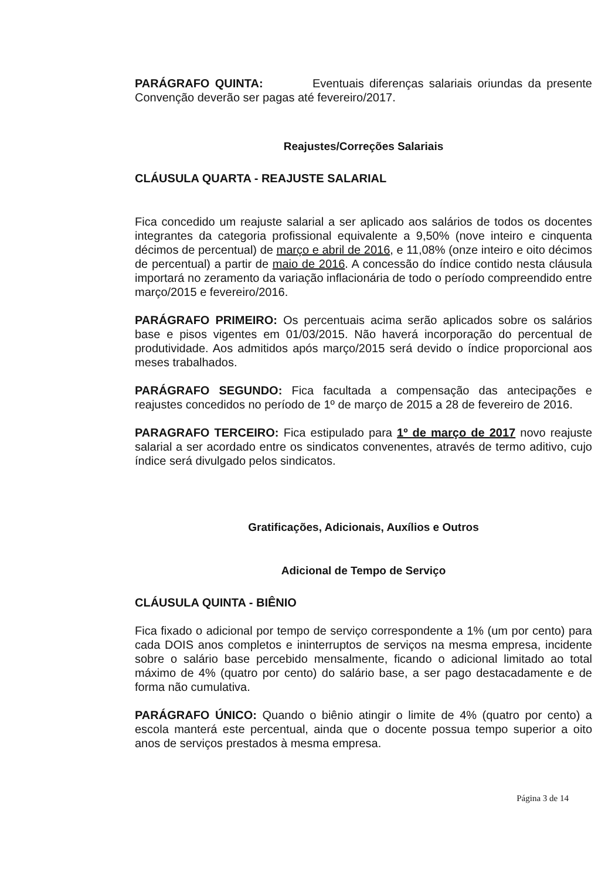PARÁGRAFO QUINTA: Eventuais diferenças salariais oriundas da presente Convenção deverão ser pagas até fevereiro/2017.
Reajustes/Correções Salariais
CLÁUSULA QUARTA - REAJUSTE SALARIAL
Fica concedido um reajuste salarial a ser aplicado aos salários de todos os docentes integrantes da categoria profissional equivalente a 9,50% (nove inteiro e cinquenta décimos de percentual) de março e abril de 2016, e 11,08% (onze inteiro e oito décimos de percentual) a partir de maio de 2016. A concessão do índice contido nesta cláusula importará no zeramento da variação inflacionária de todo o período compreendido entre março/2015 e fevereiro/2016.
PARÁGRAFO PRIMEIRO: Os percentuais acima serão aplicados sobre os salários base e pisos vigentes em 01/03/2015. Não haverá incorporação do percentual de produtividade. Aos admitidos após março/2015 será devido o índice proporcional aos meses trabalhados.
PARÁGRAFO SEGUNDO: Fica facultada a compensação das antecipações e reajustes concedidos no período de 1º de março de 2015 a 28 de fevereiro de 2016.
PARAGRAFO TERCEIRO: Fica estipulado para 1º de março de 2017 novo reajuste salarial a ser acordado entre os sindicatos convenentes, através de termo aditivo, cujo índice será divulgado pelos sindicatos.
Gratificações, Adicionais, Auxílios e Outros
Adicional de Tempo de Serviço
CLÁUSULA QUINTA - BIÊNIO
Fica fixado o adicional por tempo de serviço correspondente a 1% (um por cento) para cada DOIS anos completos e ininterruptos de serviços na mesma empresa, incidente sobre o salário base percebido mensalmente, ficando o adicional limitado ao total máximo de 4% (quatro por cento) do salário base, a ser pago destacadamente e de forma não cumulativa.
PARÁGRAFO ÚNICO: Quando o biênio atingir o limite de 4% (quatro por cento) a escola manterá este percentual, ainda que o docente possua tempo superior a oito anos de serviços prestados à mesma empresa.
Página 3 de 14